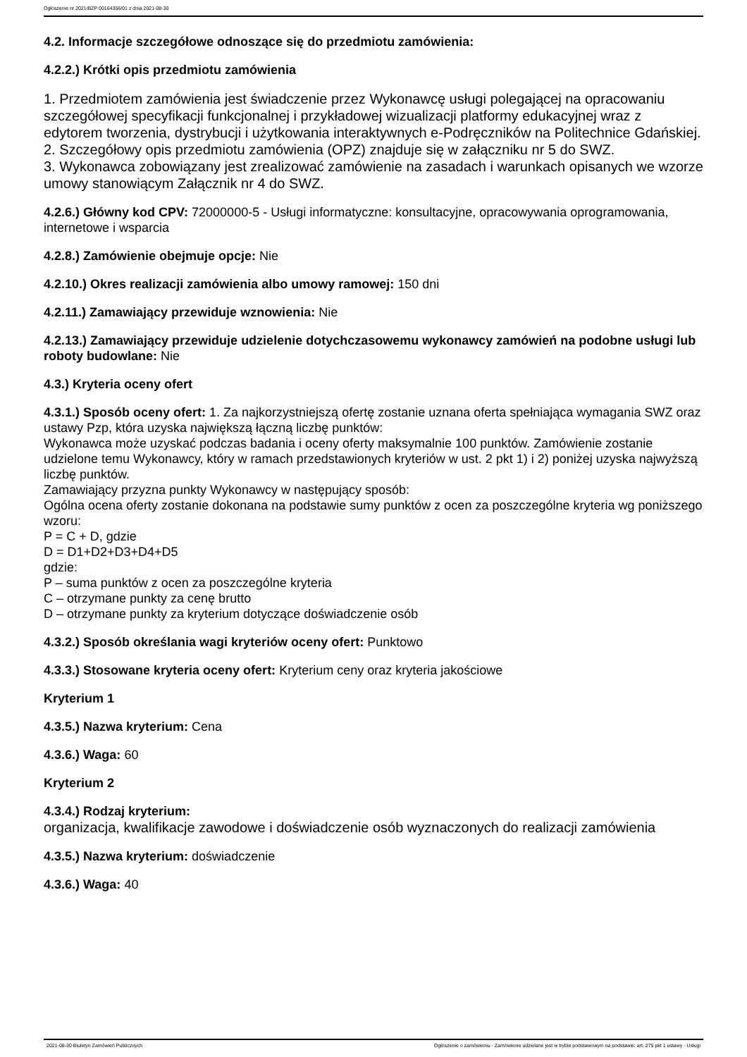Ogłoszenie nr 2021/BZP 00164356/01 z dnia 2021-08-30
4.2. Informacje szczegółowe odnoszące się do przedmiotu zamówienia:
4.2.2.) Krótki opis przedmiotu zamówienia
1. Przedmiotem zamówienia jest świadczenie przez Wykonawcę usługi polegającej na opracowaniu szczegółowej specyfikacji funkcjonalnej i przykładowej wizualizacji platformy edukacyjnej wraz z edytorem tworzenia, dystrybucji i użytkowania interaktywnych e-Podręczników na Politechnice Gdańskiej.
2. Szczegółowy opis przedmiotu zamówienia (OPZ) znajduje się w załączniku nr 5 do SWZ.
3. Wykonawca zobowiązany jest zrealizować zamówienie na zasadach i warunkach opisanych we wzorze umowy stanowiącym Załącznik nr 4 do SWZ.
4.2.6.) Główny kod CPV: 72000000-5 - Usługi informatyczne: konsultacyjne, opracowywania oprogramowania, internetowe i wsparcia
4.2.8.) Zamówienie obejmuje opcje: Nie
4.2.10.) Okres realizacji zamówienia albo umowy ramowej: 150 dni
4.2.11.) Zamawiający przewiduje wznowienia: Nie
4.2.13.) Zamawiający przewiduje udzielenie dotychczasowemu wykonawcy zamówień na podobne usługi lub roboty budowlane: Nie
4.3.) Kryteria oceny ofert
4.3.1.) Sposób oceny ofert: 1. Za najkorzystniejszą ofertę zostanie uznana oferta spełniająca wymagania SWZ oraz ustawy Pzp, która uzyska największą łączną liczbę punktów:
Wykonawca może uzyskać podczas badania i oceny oferty maksymalnie 100 punktów. Zamówienie zostanie udzielone temu Wykonawcy, który w ramach przedstawionych kryteriów w ust. 2 pkt 1) i 2) poniżej uzyska najwyższą liczbę punktów.
Zamawiający przyzna punkty Wykonawcy w następujący sposób:
Ogólna ocena oferty zostanie dokonana na podstawie sumy punktów z ocen za poszczególne kryteria wg poniższego wzoru:
P = C + D, gdzie
D = D1+D2+D3+D4+D5
gdzie:
P – suma punktów z ocen za poszczególne kryteria
C – otrzymane punkty za cenę brutto
D – otrzymane punkty za kryterium dotyczące doświadczenie osób
4.3.2.) Sposób określania wagi kryteriów oceny ofert: Punktowo
4.3.3.) Stosowane kryteria oceny ofert: Kryterium ceny oraz kryteria jakościowe
Kryterium 1
4.3.5.) Nazwa kryterium: Cena
4.3.6.) Waga: 60
Kryterium 2
4.3.4.) Rodzaj kryterium:
organizacja, kwalifikacje zawodowe i doświadczenie osób wyznaczonych do realizacji zamówienia
4.3.5.) Nazwa kryterium: doświadczenie
4.3.6.) Waga: 40
2021-08-30 Biuletyn Zamówień Publicznych Ogłoszenie o zamówieniu - Zamówienie udzielane jest w trybie podstawowym na podstawie: art. 275 pkt 1 ustawy - Usługi